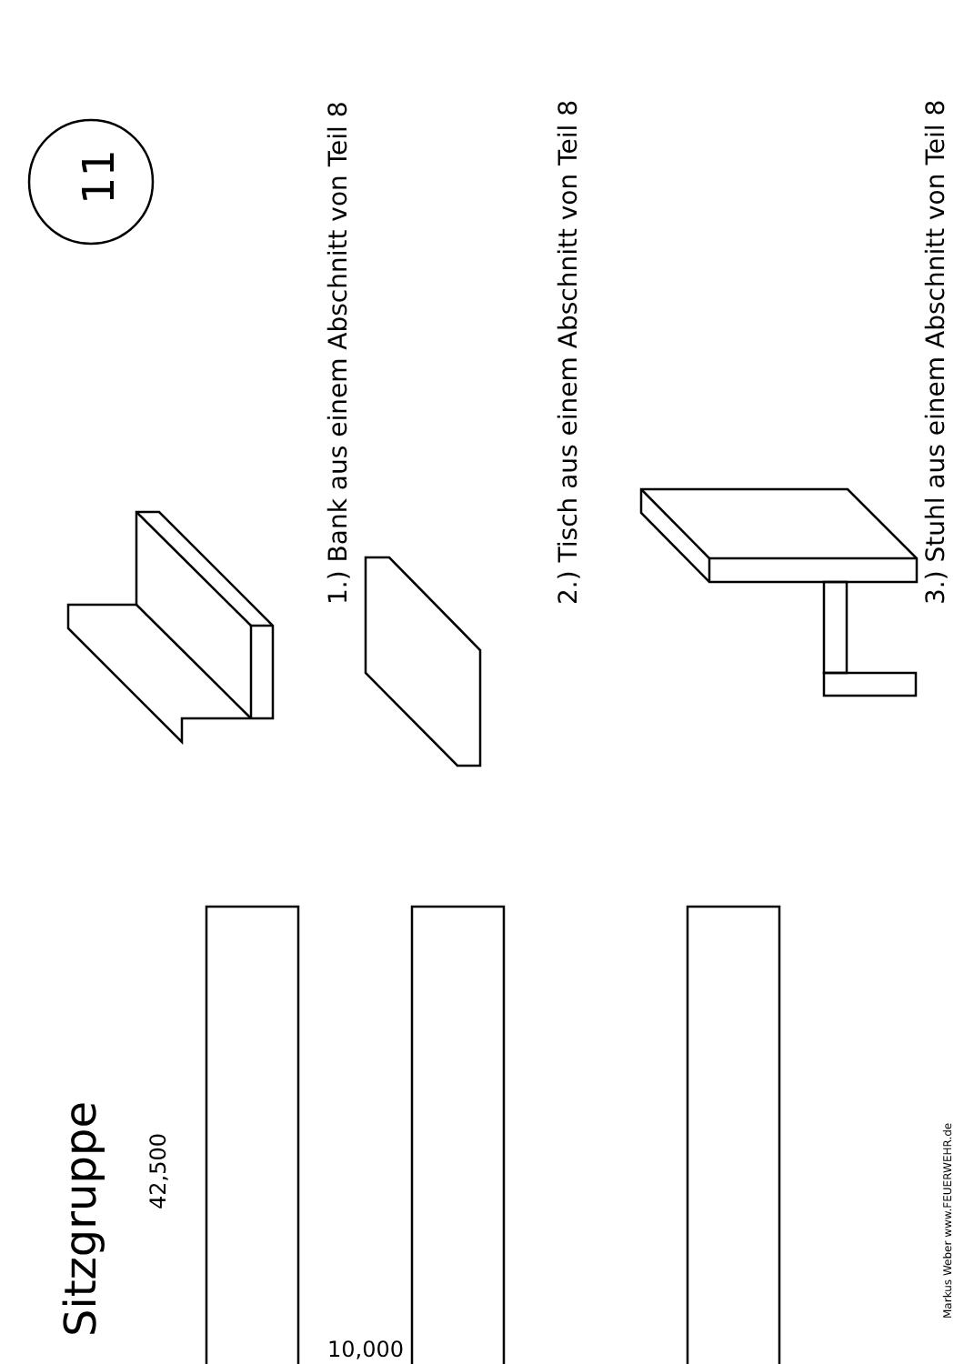Sitzgruppe
11
1.) Bank aus einem Abschnitt von Teil 8 2.) Tisch aus einem Abschnitt von Teil 8 3.) Stuhl aus einem Abschnitt von Teil 8
42,500
10,000
Markus Weber www.FEUERWEHR.de